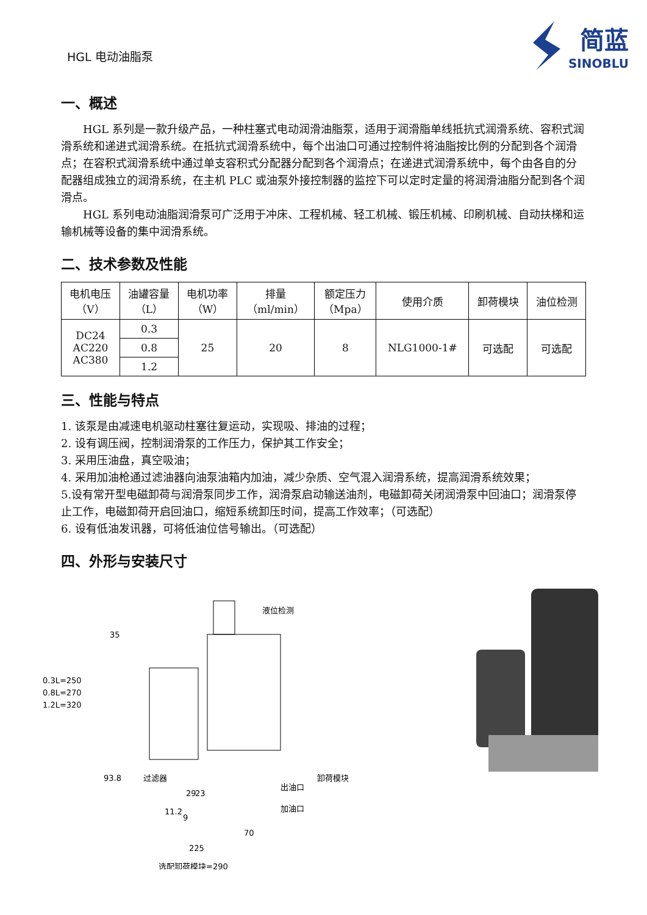HGL 电动油脂泵
简蓝
SINOBLU
一、概述
HGL 系列是一款升级产品，一种柱塞式电动润滑油脂泵，适用于润滑脂单线抵抗式润滑系统、容积式润滑系统和递进式润滑系统。在抵抗式润滑系统中，每个出油口可通过控制件将油脂按比例的分配到各个润滑点；在容积式润滑系统中通过单支容积式分配器分配到各个润滑点；在递进式润滑系统中，每个由各自的分配器组成独立的润滑系统，在主机 PLC 或油泵外接控制器的监控下可以定时定量的将润滑油脂分配到各个润滑点。
HGL 系列电动油脂润滑泵可广泛用于冲床、工程机械、轻工机械、锻压机械、印刷机械、自动扶梯和运输机械等设备的集中润滑系统。
二、技术参数及性能
| 电机电压 （V） | 油罐容量 （L） | 电机功率 （W） | 排量 （ml/min） | 额定压力 （Mpa） | 使用介质 | 卸荷模块 | 油位检测 |
| --- | --- | --- | --- | --- | --- | --- | --- |
| DC24 AC220 AC380 | 0.3 | 25 | 20 | 8 | NLG1000-1# | 可选配 | 可选配 |
| | 0.8 | | | | | | |
| | 1.2 | | | | | | |
三、性能与特点
1. 该泵是由减速电机驱动柱塞往复运动，实现吸、排油的过程；
2. 设有调压阀，控制润滑泵的工作压力，保护其工作安全；
3. 采用压油盘，真空吸油；
4. 采用加油枪通过滤油器向油泵油箱内加油，减少杂质、空气混入润滑系统，提高润滑系统效果；
5.设有常开型电磁卸荷与润滑泵同步工作，润滑泵启动输送油剂，电磁卸荷关闭润滑泵中回油口；润滑泵停止工作，电磁卸荷开启回油口，缩短系统卸压时间，提高工作效率；（可选配）
6. 设有低油发讯器，可将低油位信号输出。（可选配）
四、外形与安装尺寸
0.3L=250
0.8L=270
1.2L=320
35
过滤器
出油口
加油口
卸荷模块
液位检测
93.8
29
23
11.2
9
70
225
选配卸荷模块=290